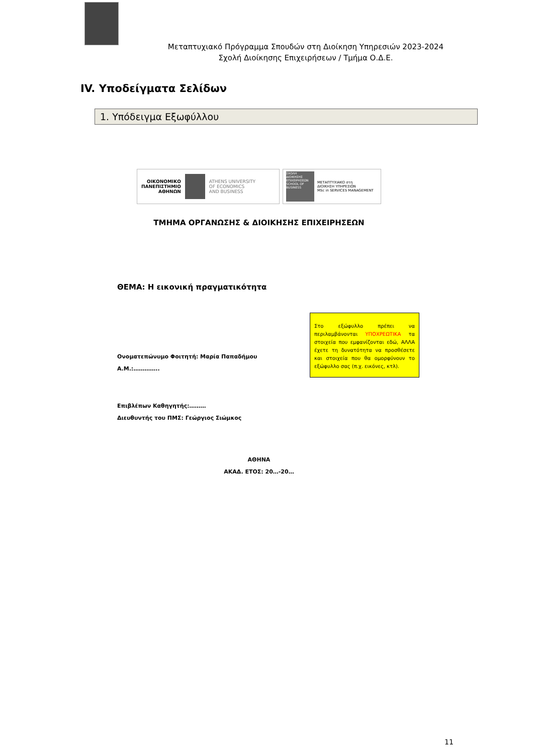Μεταπτυχιακό Πρόγραμμα Σπουδών στη Διοίκηση Υπηρεσιών 2023-2024
Σχολή Διοίκησης Επιχειρήσεων / Τμήμα Ο.Δ.Ε.
IV. Υποδείγματα Σελίδων
1. Υπόδειγμα Εξωφύλλου
ΟΙΚΟΝΟΜΙΚΟ
ΠΑΝΕΠΙΣΤΗΜΙΟ
ΑΘΗΝΩΝ
ATHENS UNIVERSITY
OF ECONOMICS
AND BUSINESS
ΣΧΟΛΗ ΔΙΟΙΚΗΣΗΣ ΕΠΙΧΕΙΡΗΣΕΩΝ SCHOOL OF BUSINESS
ΜΕΤΑΠΤΥΧΙΑΚΟ στη
ΔΙΟΙΚΗΣΗ ΥΠΗΡΕΣΙΩΝ
MSc in SERVICES MANAGEMENT
ΤΜΗΜΑ ΟΡΓΑΝΩΣΗΣ & ΔΙΟΙΚΗΣΗΣ ΕΠΙΧΕΙΡΗΣΕΩΝ
ΘΕΜΑ: Η εικονική πραγματικότητα
Ονοματεπώνυμο Φοιτητή: Μαρία Παπαδήμου
Α.Μ.:…………..
Στο εξώφυλλο πρέπει να περιλαμβάνονται ΥΠΟΧΡΕΩΤΙΚΑ τα στοιχεία που εμφανίζονται εδώ, ΑΛΛΑ έχετε τη δυνατότητα να προσθέσετε και στοιχεία που θα ομορφύνουν το εξώφυλλο σας (π.χ. εικόνες, κτλ).
Επιβλέπων Καθηγητής:………
Διευθυντής του ΠΜΣ: Γεώργιος Σιώμκος
ΑΘΗΝΑ
ΑΚΑΔ. ΕΤΟΣ: 20…-20…
11